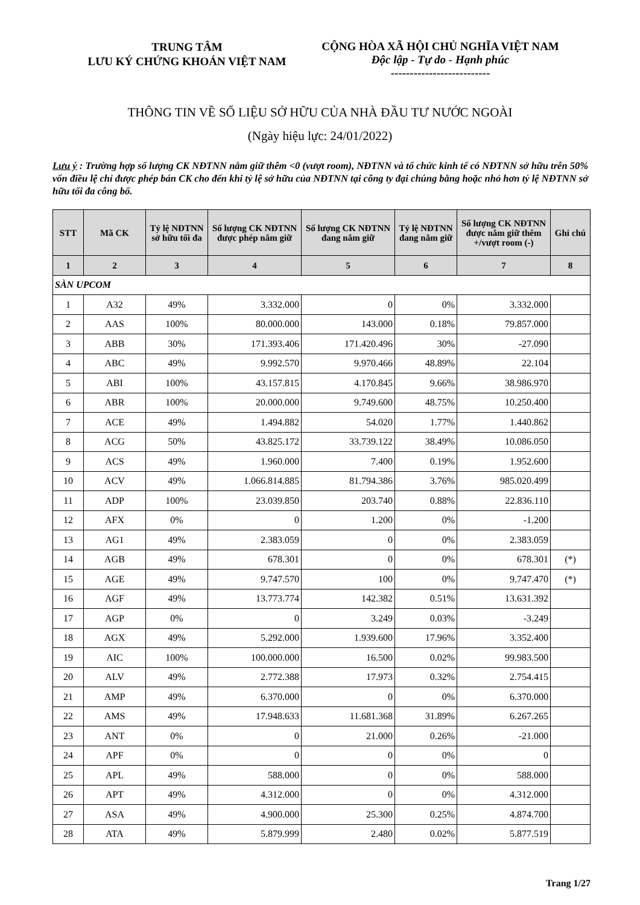TRUNG TÂM
LƯU KÝ CHỨNG KHOÁN VIỆT NAM
CỘNG HÒA XÃ HỘI CHỦ NGHĨA VIỆT NAM
Độc lập - Tự do - Hạnh phúc
--------------------------
THÔNG TIN VỀ SỐ LIỆU SỞ HỮU CỦA NHÀ ĐẦU TƯ NƯỚC NGOÀI
(Ngày hiệu lực: 24/01/2022)
Lưu ý : Trường hợp số lượng CK NĐTNN nắm giữ thêm <0 (vượt room), NĐTNN và tổ chức kinh tế có NĐTNN sở hữu trên 50% vốn điều lệ chỉ được phép bán CK cho đến khi tỷ lệ sở hữu của NĐTNN tại công ty đại chúng bằng hoặc nhỏ hơn tỷ lệ NĐTNN sở hữu tối đa công bố.
| STT | Mã CK | Tỷ lệ NĐTNN sở hữu tối đa | Số lượng CK NĐTNN được phép nắm giữ | Số lượng CK NĐTNN đang nắm giữ | Tỷ lệ NĐTNN đang nắm giữ | Số lượng CK NĐTNN được nắm giữ thêm +/vượt room (-) | Ghi chú |
| --- | --- | --- | --- | --- | --- | --- | --- |
| 1 | 2 | 3 | 4 | 5 | 6 | 7 | 8 |
| SÀN UPCOM | | | | | | | |
| 1 | A32 | 49% | 3.332.000 | 0 | 0% | 3.332.000 | |
| 2 | AAS | 100% | 80.000.000 | 143.000 | 0.18% | 79.857.000 | |
| 3 | ABB | 30% | 171.393.406 | 171.420.496 | 30% | -27.090 | |
| 4 | ABC | 49% | 9.992.570 | 9.970.466 | 48.89% | 22.104 | |
| 5 | ABI | 100% | 43.157.815 | 4.170.845 | 9.66% | 38.986.970 | |
| 6 | ABR | 100% | 20.000.000 | 9.749.600 | 48.75% | 10.250.400 | |
| 7 | ACE | 49% | 1.494.882 | 54.020 | 1.77% | 1.440.862 | |
| 8 | ACG | 50% | 43.825.172 | 33.739.122 | 38.49% | 10.086.050 | |
| 9 | ACS | 49% | 1.960.000 | 7.400 | 0.19% | 1.952.600 | |
| 10 | ACV | 49% | 1.066.814.885 | 81.794.386 | 3.76% | 985.020.499 | |
| 11 | ADP | 100% | 23.039.850 | 203.740 | 0.88% | 22.836.110 | |
| 12 | AFX | 0% | 0 | 1.200 | 0% | -1.200 | |
| 13 | AG1 | 49% | 2.383.059 | 0 | 0% | 2.383.059 | |
| 14 | AGB | 49% | 678.301 | 0 | 0% | 678.301 | (*) |
| 15 | AGE | 49% | 9.747.570 | 100 | 0% | 9.747.470 | (*) |
| 16 | AGF | 49% | 13.773.774 | 142.382 | 0.51% | 13.631.392 | |
| 17 | AGP | 0% | 0 | 3.249 | 0.03% | -3.249 | |
| 18 | AGX | 49% | 5.292.000 | 1.939.600 | 17.96% | 3.352.400 | |
| 19 | AIC | 100% | 100.000.000 | 16.500 | 0.02% | 99.983.500 | |
| 20 | ALV | 49% | 2.772.388 | 17.973 | 0.32% | 2.754.415 | |
| 21 | AMP | 49% | 6.370.000 | 0 | 0% | 6.370.000 | |
| 22 | AMS | 49% | 17.948.633 | 11.681.368 | 31.89% | 6.267.265 | |
| 23 | ANT | 0% | 0 | 21.000 | 0.26% | -21.000 | |
| 24 | APF | 0% | 0 | 0 | 0% | 0 | |
| 25 | APL | 49% | 588.000 | 0 | 0% | 588.000 | |
| 26 | APT | 49% | 4.312.000 | 0 | 0% | 4.312.000 | |
| 27 | ASA | 49% | 4.900.000 | 25.300 | 0.25% | 4.874.700 | |
| 28 | ATA | 49% | 5.879.999 | 2.480 | 0.02% | 5.877.519 | |
Trang 1/27